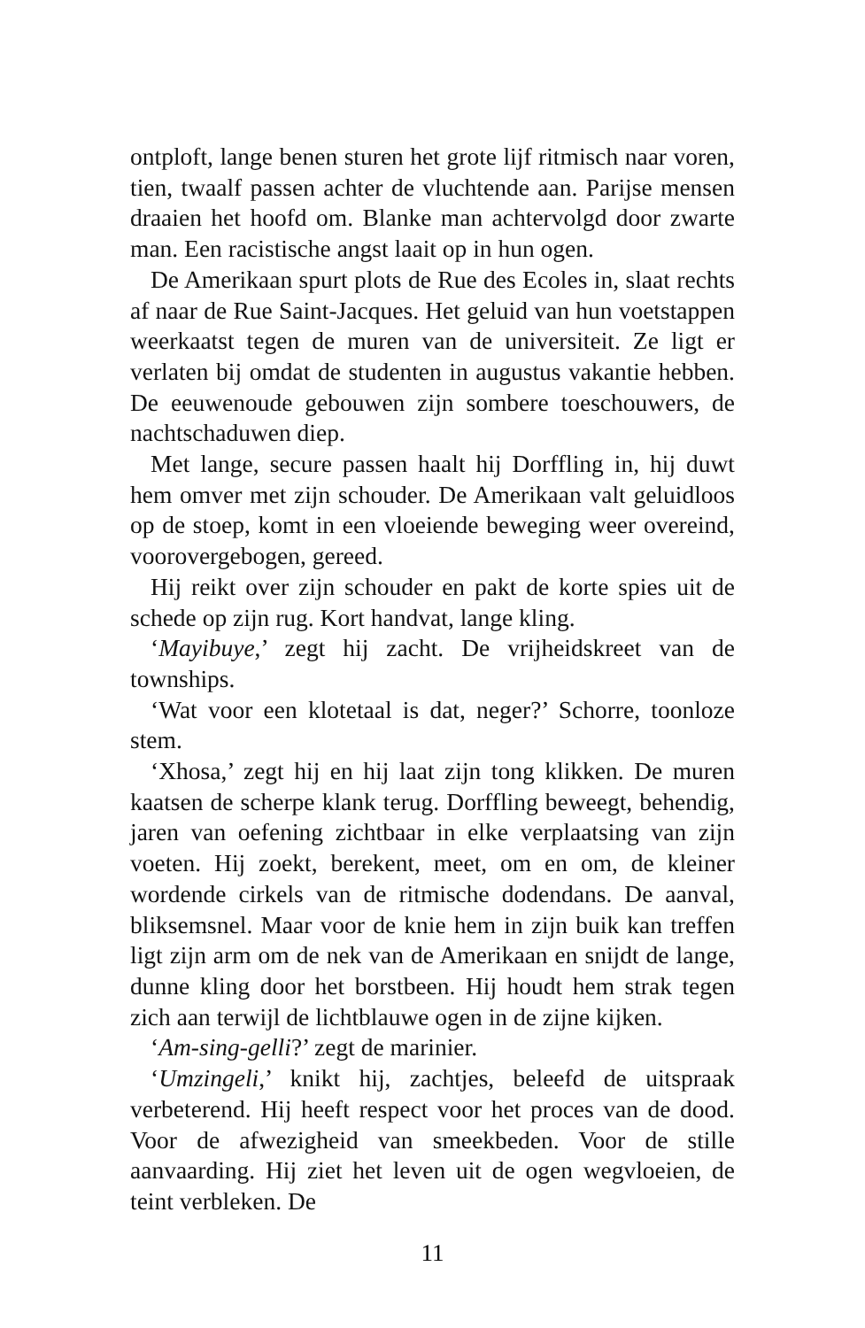ontploft, lange benen sturen het grote lijf ritmisch naar voren, tien, twaalf passen achter de vluchtende aan. Parijse mensen draaien het hoofd om. Blanke man achtervolgd door zwarte man. Een racistische angst laait op in hun ogen.
De Amerikaan spurt plots de Rue des Ecoles in, slaat rechts af naar de Rue Saint-Jacques. Het geluid van hun voetstappen weerkaatst tegen de muren van de universiteit. Ze ligt er verlaten bij omdat de studenten in augustus vakantie hebben. De eeuwenoude gebouwen zijn sombere toeschouwers, de nachtschaduwen diep.
Met lange, secure passen haalt hij Dorffling in, hij duwt hem omver met zijn schouder. De Amerikaan valt geluidloos op de stoep, komt in een vloeiende beweging weer overeind, voorovergebogen, gereed.
Hij reikt over zijn schouder en pakt de korte spies uit de schede op zijn rug. Kort handvat, lange kling.
‘Mayibuye,’ zegt hij zacht. De vrijheidskreet van de townships.
‘Wat voor een klotetaal is dat, neger?’ Schorre, toonloze stem.
‘Xhosa,’ zegt hij en hij laat zijn tong klikken. De muren kaatsen de scherpe klank terug. Dorffling beweegt, behendig, jaren van oefening zichtbaar in elke verplaatsing van zijn voeten. Hij zoekt, berekent, meet, om en om, de kleiner wordende cirkels van de ritmische dodendans. De aanval, bliksemsnel. Maar voor de knie hem in zijn buik kan treffen ligt zijn arm om de nek van de Amerikaan en snijdt de lange, dunne kling door het borstbeen. Hij houdt hem strak tegen zich aan terwijl de lichtblauwe ogen in de zijne kijken.
‘Am-sing-gelli?’ zegt de marinier.
‘Umzingeli,’ knikt hij, zachtjes, beleefd de uitspraak verbeterend. Hij heeft respect voor het proces van de dood. Voor de afwezigheid van smeekbeden. Voor de stille aanvaarding. Hij ziet het leven uit de ogen wegvloeien, de teint verbleken. De
11